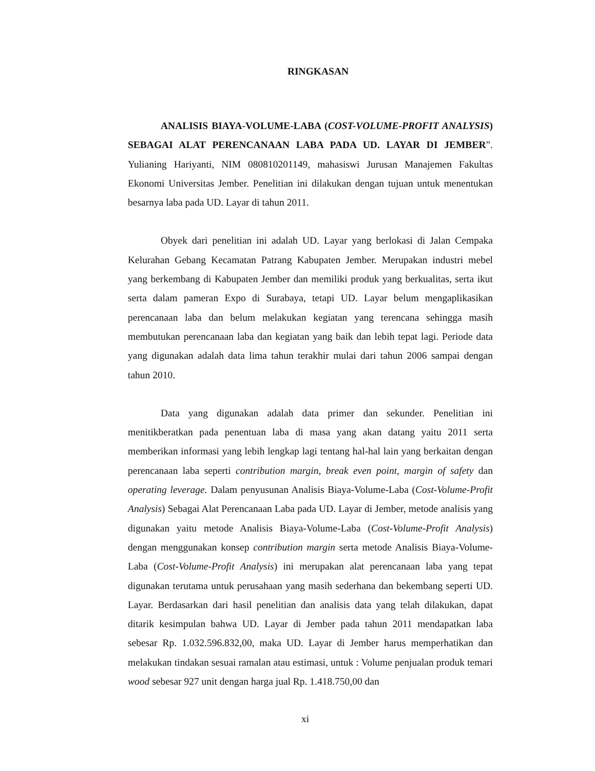RINGKASAN
ANALISIS BIAYA-VOLUME-LABA (COST-VOLUME-PROFIT ANALYSIS) SEBAGAI ALAT PERENCANAAN LABA PADA UD. LAYAR DI JEMBER”. Yulianing Hariyanti, NIM 080810201149, mahasiswi Jurusan Manajemen Fakultas Ekonomi Universitas Jember. Penelitian ini dilakukan dengan tujuan untuk menentukan besarnya laba pada UD. Layar di tahun 2011.
Obyek dari penelitian ini adalah UD. Layar yang berlokasi di Jalan Cempaka Kelurahan Gebang Kecamatan Patrang Kabupaten Jember. Merupakan industri mebel yang berkembang di Kabupaten Jember dan memiliki produk yang berkualitas, serta ikut serta dalam pameran Expo di Surabaya, tetapi UD. Layar belum mengaplikasikan perencanaan laba dan belum melakukan kegiatan yang terencana sehingga masih membutukan perencanaan laba dan kegiatan yang baik dan lebih tepat lagi. Periode data yang digunakan adalah data lima tahun terakhir mulai dari tahun 2006 sampai dengan tahun 2010.
Data yang digunakan adalah data primer dan sekunder. Penelitian ini menitikberatkan pada penentuan laba di masa yang akan datang yaitu 2011 serta memberikan informasi yang lebih lengkap lagi tentang hal-hal lain yang berkaitan dengan perencanaan laba seperti contribution margin, break even point, margin of safety dan operating leverage. Dalam penyusunan Analisis Biaya-Volume-Laba (Cost-Volume-Profit Analysis) Sebagai Alat Perencanaan Laba pada UD. Layar di Jember, metode analisis yang digunakan yaitu metode Analisis Biaya-Volume-Laba (Cost-Volume-Profit Analysis) dengan menggunakan konsep contribution margin serta metode Analisis Biaya-Volume-Laba (Cost-Volume-Profit Analysis) ini merupakan alat perencanaan laba yang tepat digunakan terutama untuk perusahaan yang masih sederhana dan bekembang seperti UD. Layar. Berdasarkan dari hasil penelitian dan analisis data yang telah dilakukan, dapat ditarik kesimpulan bahwa UD. Layar di Jember pada tahun 2011 mendapatkan laba sebesar Rp. 1.032.596.832,00, maka UD. Layar di Jember harus memperhatikan dan melakukan tindakan sesuai ramalan atau estimasi, untuk : Volume penjualan produk temari wood sebesar 927 unit dengan harga jual Rp. 1.418.750,00 dan
xi